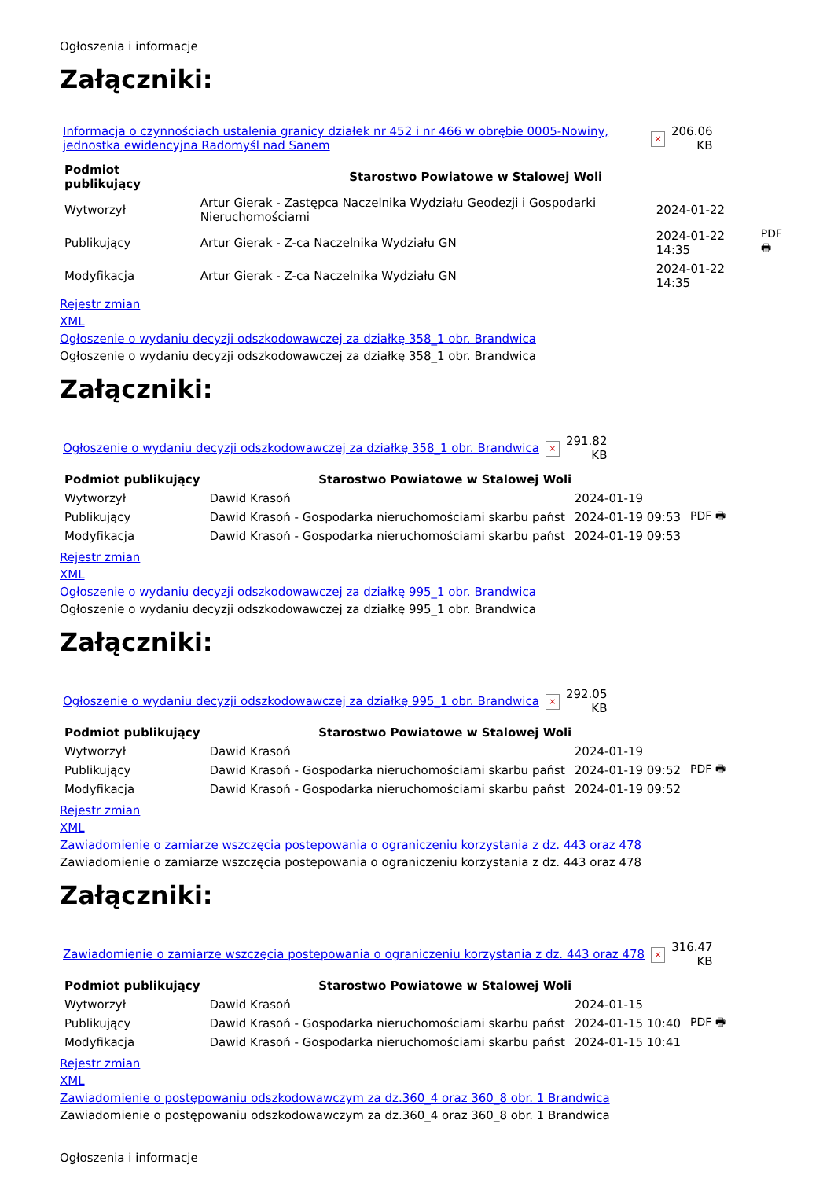Ogłoszenia i informacje
Załączniki:
| Informacja o czynnościach ustalenia granicy działek nr 452 i nr 466 w obrębie 0005-Nowiny, jednostka ewidencyjna Radomyśl nad Sanem | × | 206.06 KB |
| Podmiot publikujący | Starostwo Powiatowe w Stalowej Woli | | |
| Wytworzył | Artur Gierak - Zastępca Naczelnika Wydziału Geodezji i Gospodarki Nieruchomościami | 2024-01-22 | PDF 🖶 |
| Publikujący | Artur Gierak - Z-ca Naczelnika Wydziału GN | 2024-01-22 14:35 | |
| Modyfikacja | Artur Gierak - Z-ca Naczelnika Wydziału GN | 2024-01-22 14:35 | |
Rejestr zmian
XML
Ogłoszenie o wydaniu decyzji odszkodowawczej za działkę 358_1 obr. Brandwica
Ogłoszenie o wydaniu decyzji odszkodowawczej za działkę 358_1 obr. Brandwica
Załączniki:
| Ogłoszenie o wydaniu decyzji odszkodowawczej za działkę 358_1 obr. Brandwica | × | 291.82 KB |
| Podmiot publikujący | Starostwo Powiatowe w Stalowej Woli | | |
| Wytworzył | Dawid Krasoń | 2024-01-19 | PDF 🖶 |
| Publikujący | Dawid Krasoń - Gospodarka nieruchomościami skarbu państ | 2024-01-19 09:53 | |
| Modyfikacja | Dawid Krasoń - Gospodarka nieruchomościami skarbu państ | 2024-01-19 09:53 | |
Rejestr zmian
XML
Ogłoszenie o wydaniu decyzji odszkodowawczej za działkę 995_1 obr. Brandwica
Ogłoszenie o wydaniu decyzji odszkodowawczej za działkę 995_1 obr. Brandwica
Załączniki:
| Ogłoszenie o wydaniu decyzji odszkodowawczej za działkę 995_1 obr. Brandwica | × | 292.05 KB |
| Podmiot publikujący | Starostwo Powiatowe w Stalowej Woli | | |
| Wytworzył | Dawid Krasoń | 2024-01-19 | PDF 🖶 |
| Publikujący | Dawid Krasoń - Gospodarka nieruchomościami skarbu państ | 2024-01-19 09:52 | |
| Modyfikacja | Dawid Krasoń - Gospodarka nieruchomościami skarbu państ | 2024-01-19 09:52 | |
Rejestr zmian
XML
Zawiadomienie o zamiarze wszczęcia postepowania o ograniczeniu korzystania z dz. 443 oraz 478
Zawiadomienie o zamiarze wszczęcia postepowania o ograniczeniu korzystania z dz. 443 oraz 478
Załączniki:
| Zawiadomienie o zamiarze wszczęcia postepowania o ograniczeniu korzystania z dz. 443 oraz 478 | × | 316.47 KB |
| Podmiot publikujący | Starostwo Powiatowe w Stalowej Woli | | |
| Wytworzył | Dawid Krasoń | 2024-01-15 | PDF 🖶 |
| Publikujący | Dawid Krasoń - Gospodarka nieruchomościami skarbu państ | 2024-01-15 10:40 | |
| Modyfikacja | Dawid Krasoń - Gospodarka nieruchomościami skarbu państ | 2024-01-15 10:41 | |
Rejestr zmian
XML
Zawiadomienie o postępowaniu odszkodowawczym za dz.360_4 oraz 360_8 obr. 1 Brandwica
Zawiadomienie o postępowaniu odszkodowawczym za dz.360_4 oraz 360_8 obr. 1 Brandwica
Ogłoszenia i informacje